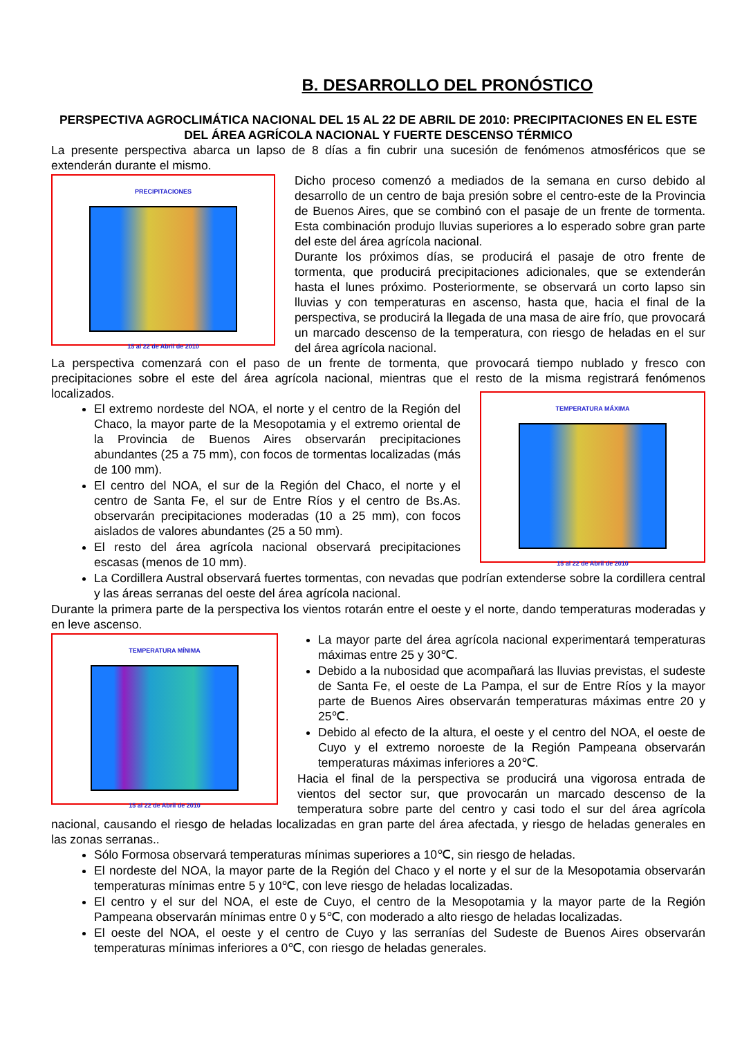B. DESARROLLO DEL PRONÓSTICO
PERSPECTIVA AGROCLIMÁTICA NACIONAL DEL 15 AL 22 DE ABRIL DE 2010: PRECIPITACIONES EN EL ESTE DEL ÁREA AGRÍCOLA NACIONAL Y FUERTE DESCENSO TÉRMICO
La presente perspectiva abarca un lapso de 8 días a fin cubrir una sucesión de fenómenos atmosféricos que se extenderán durante el mismo.
PRECIPITACIONES
15 al 22 de Abril de 2010
Dicho proceso comenzó a mediados de la semana en curso debido al desarrollo de un centro de baja presión sobre el centro-este de la Provincia de Buenos Aires, que se combinó con el pasaje de un frente de tormenta. Esta combinación produjo lluvias superiores a lo esperado sobre gran parte del este del área agrícola nacional.
Durante los próximos días, se producirá el pasaje de otro frente de tormenta, que producirá precipitaciones adicionales, que se extenderán hasta el lunes próximo. Posteriormente, se observará un corto lapso sin lluvias y con temperaturas en ascenso, hasta que, hacia el final de la perspectiva, se producirá la llegada de una masa de aire frío, que provocará un marcado descenso de la temperatura, con riesgo de heladas en el sur del área agrícola nacional.
La perspectiva comenzará con el paso de un frente de tormenta, que provocará tiempo nublado y fresco con precipitaciones sobre el este del área agrícola nacional, mientras que el resto de la misma registrará fenómenos localizados.
TEMPERATURA MÁXIMA
15 al 22 de Abril de 2010
El extremo nordeste del NOA, el norte y el centro de la Región del Chaco, la mayor parte de la Mesopotamia y el extremo oriental de la Provincia de Buenos Aires observarán precipitaciones abundantes (25 a 75 mm), con focos de tormentas localizadas (más de 100 mm).
El centro del NOA, el sur de la Región del Chaco, el norte y el centro de Santa Fe, el sur de Entre Ríos y el centro de Bs.As. observarán precipitaciones moderadas (10 a 25 mm), con focos aislados de valores abundantes (25 a 50 mm).
El resto del área agrícola nacional observará precipitaciones escasas (menos de 10 mm).
La Cordillera Austral observará fuertes tormentas, con nevadas que podrían extenderse sobre la cordillera central y las áreas serranas del oeste del área agrícola nacional.
Durante la primera parte de la perspectiva los vientos rotarán entre el oeste y el norte, dando temperaturas moderadas y en leve ascenso.
TEMPERATURA MÍNIMA
15 al 22 de Abril de 2010
La mayor parte del área agrícola nacional experimentará temperaturas máximas entre 25 y 30℃.
Debido a la nubosidad que acompañará las lluvias previstas, el sudeste de Santa Fe, el oeste de La Pampa, el sur de Entre Ríos y la mayor parte de Buenos Aires observarán temperaturas máximas entre 20 y 25℃.
Debido al efecto de la altura, el oeste y el centro del NOA, el oeste de Cuyo y el extremo noroeste de la Región Pampeana observarán temperaturas máximas inferiores a 20℃.
Hacia el final de la perspectiva se producirá una vigorosa entrada de vientos del sector sur, que provocarán un marcado descenso de la temperatura sobre parte del centro y casi todo el sur del área agrícola nacional, causando el riesgo de heladas localizadas en gran parte del área afectada, y riesgo de heladas generales en las zonas serranas..
Sólo Formosa observará temperaturas mínimas superiores a 10℃, sin riesgo de heladas.
El nordeste del NOA, la mayor parte de la Región del Chaco y el norte y el sur de la Mesopotamia observarán temperaturas mínimas entre 5 y 10℃, con leve riesgo de heladas localizadas.
El centro y el sur del NOA, el este de Cuyo, el centro de la Mesopotamia y la mayor parte de la Región Pampeana observarán mínimas entre 0 y 5℃, con moderado a alto riesgo de heladas localizadas.
El oeste del NOA, el oeste y el centro de Cuyo y las serranías del Sudeste de Buenos Aires observarán temperaturas mínimas inferiores a 0℃, con riesgo de heladas generales.